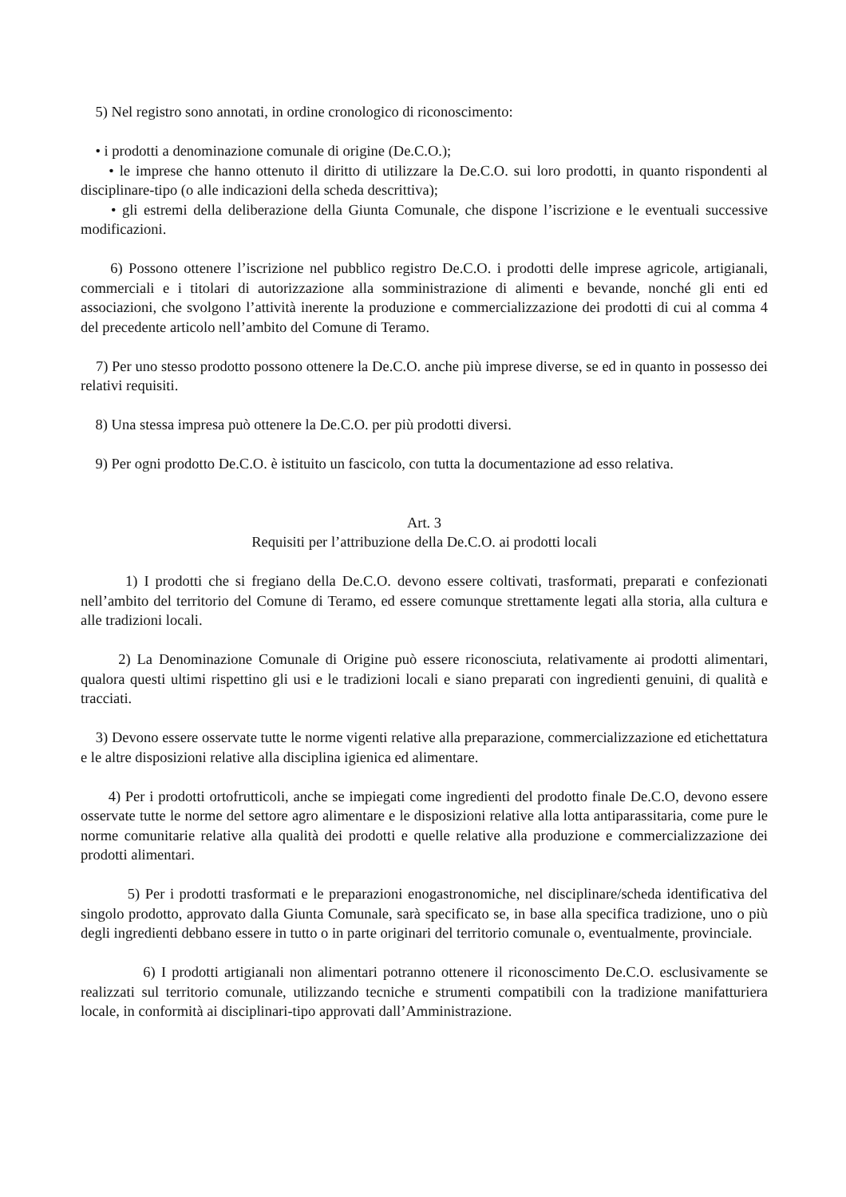5) Nel registro sono annotati, in ordine cronologico di riconoscimento:
• i prodotti a denominazione comunale di origine (De.C.O.);
• le imprese che hanno ottenuto il diritto di utilizzare la De.C.O. sui loro prodotti, in quanto rispondenti al disciplinare-tipo (o alle indicazioni della scheda descrittiva);
• gli estremi della deliberazione della Giunta Comunale, che dispone l’iscrizione e le eventuali successive modificazioni.
6) Possono ottenere l’iscrizione nel pubblico registro De.C.O. i prodotti delle imprese agricole, artigianali, commerciali e i titolari di autorizzazione alla somministrazione di alimenti e bevande, nonché gli enti ed associazioni, che svolgono l’attività inerente la produzione e commercializzazione dei prodotti di cui al comma 4 del precedente articolo nell’ambito del Comune di Teramo.
7) Per uno stesso prodotto possono ottenere la De.C.O. anche più imprese diverse, se ed in quanto in possesso dei relativi requisiti.
8) Una stessa impresa può ottenere la De.C.O. per più prodotti diversi.
9) Per ogni prodotto De.C.O. è istituito un fascicolo, con tutta la documentazione ad esso relativa.
Art. 3
Requisiti per l’attribuzione della De.C.O. ai prodotti locali
1) I prodotti che si fregiano della De.C.O. devono essere coltivati, trasformati, preparati e confezionati nell’ambito del territorio del Comune di Teramo, ed essere comunque strettamente legati alla storia, alla cultura e alle tradizioni locali.
2) La Denominazione Comunale di Origine può essere riconosciuta, relativamente ai prodotti alimentari, qualora questi ultimi rispettino gli usi e le tradizioni locali e siano preparati con ingredienti genuini, di qualità e tracciati.
3) Devono essere osservate tutte le norme vigenti relative alla preparazione, commercializzazione ed etichettatura e le altre disposizioni relative alla disciplina igienica ed alimentare.
4) Per i prodotti ortofrutticoli, anche se impiegati come ingredienti del prodotto finale De.C.O, devono essere osservate tutte le norme del settore agro alimentare e le disposizioni relative alla lotta antiparassitaria, come pure le norme comunitarie relative alla qualità dei prodotti e quelle relative alla produzione e commercializzazione dei prodotti alimentari.
5) Per i prodotti trasformati e le preparazioni enogastronomiche, nel disciplinare/scheda identificativa del singolo prodotto, approvato dalla Giunta Comunale, sarà specificato se, in base alla specifica tradizione, uno o più degli ingredienti debbano essere in tutto o in parte originari del territorio comunale o, eventualmente, provinciale.
6) I prodotti artigianali non alimentari potranno ottenere il riconoscimento De.C.O. esclusivamente se realizzati sul territorio comunale, utilizzando tecniche e strumenti compatibili con la tradizione manifatturiera locale, in conformità ai disciplinari-tipo approvati dall’Amministrazione.